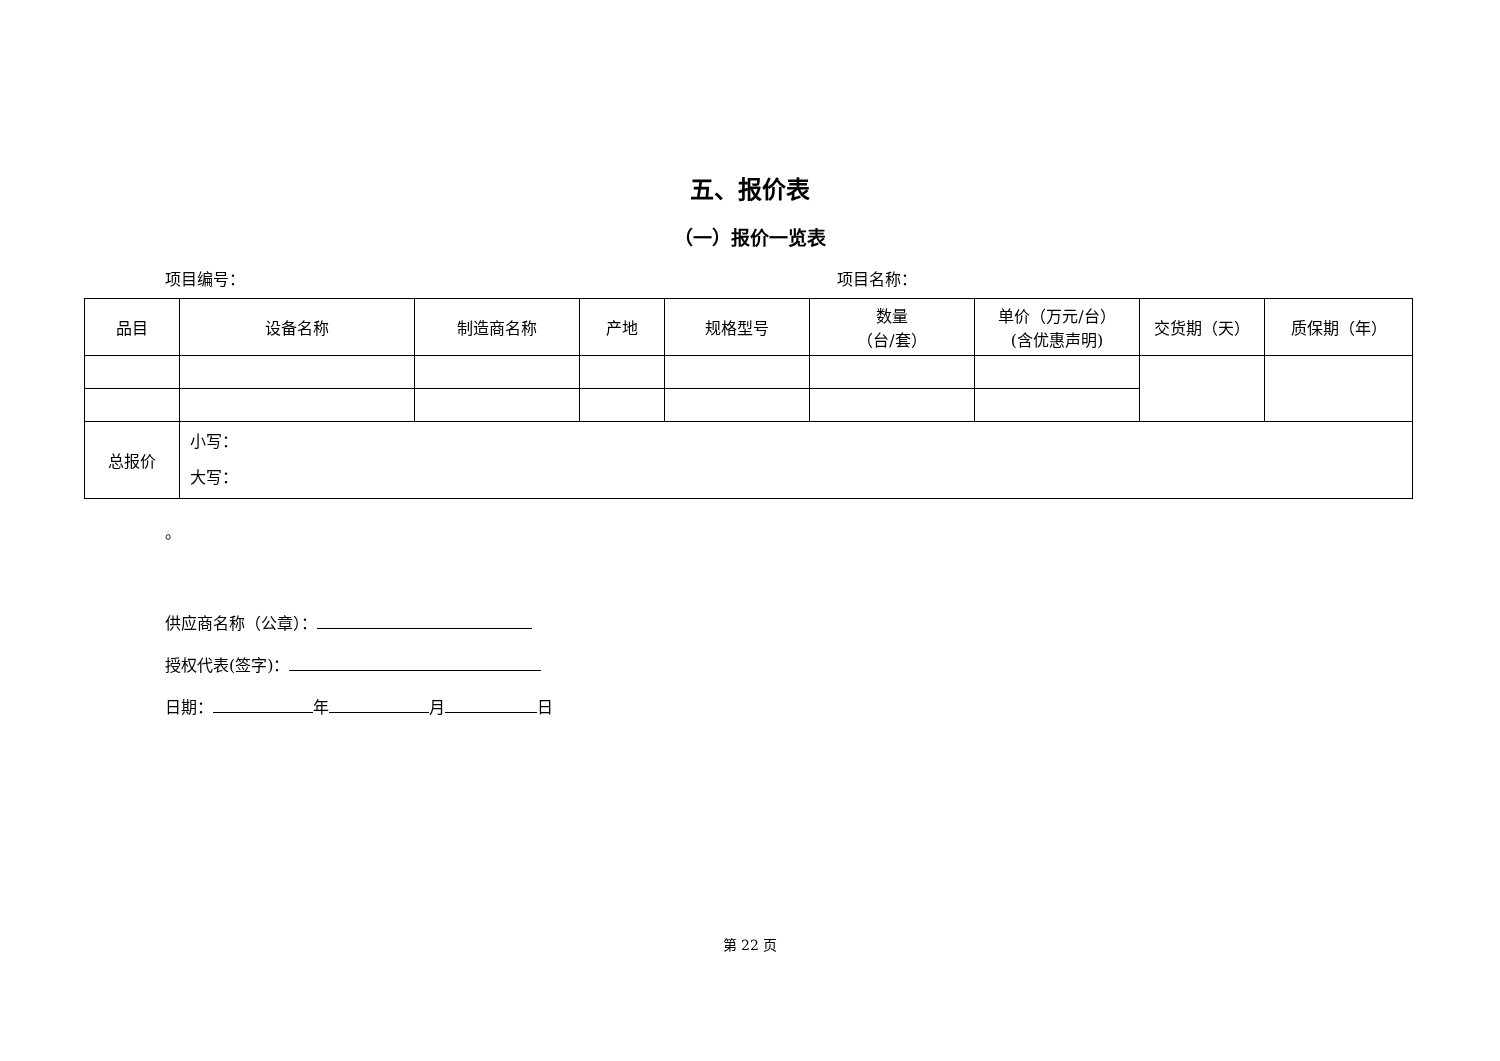五、报价表
（一）报价一览表
项目编号： 项目名称：
| 品目 | 设备名称 | 制造商名称 | 产地 | 规格型号 | 数量 （台/套） | 单价（万元/台） (含优惠声明) | 交货期（天） | 质保期（年） |
| --- | --- | --- | --- | --- | --- | --- | --- | --- |
| 总报价 | 小写： 大写： | | | | | | | |
。
供应商名称（公章）：
授权代表(签字)：
日期： 年 月 日
第 22 页